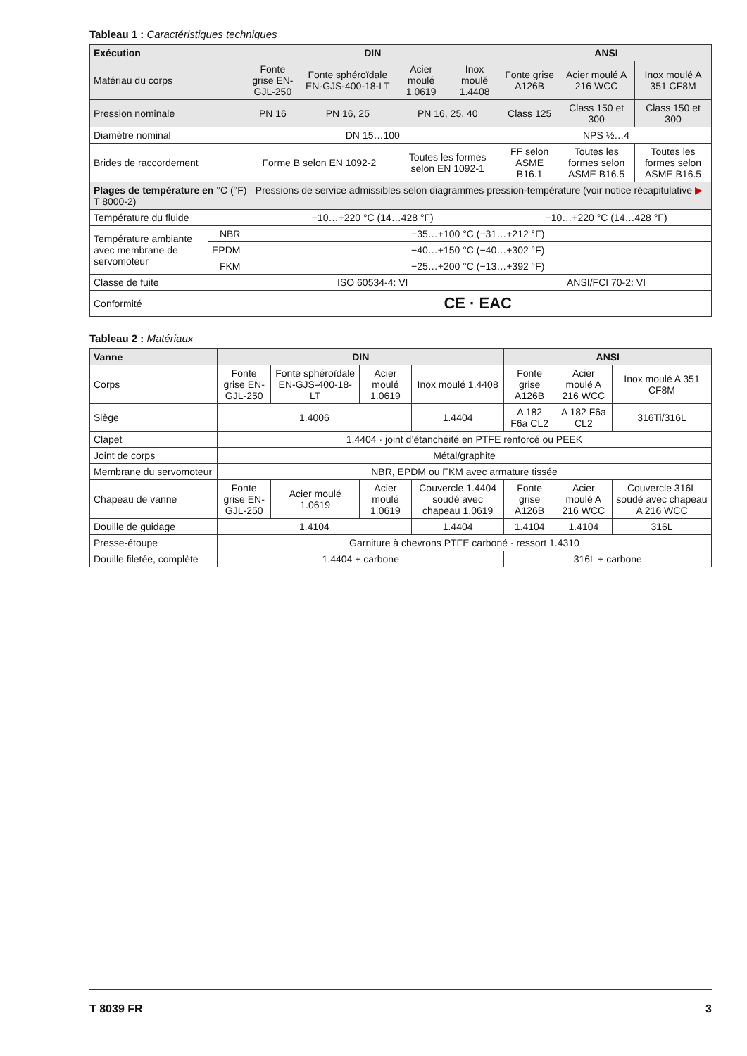Tableau 1 : Caractéristiques techniques
| Exécution | | DIN | | | | ANSI | | |
| --- | --- | --- | --- | --- | --- | --- | --- | --- |
| Matériau du corps | | Fonte grise EN-GJL-250 | Fonte sphéroïdale EN-GJS-400-18-LT | Acier moulé 1.0619 | Inox moulé 1.4408 | Fonte grise A126B | Acier moulé A 216 WCC | Inox moulé A 351 CF8M |
| Pression nominale | | PN 16 | PN 16, 25 | PN 16, 25, 40 | | Class 125 | Class 150 et 300 | Class 150 et 300 |
| Diamètre nominal | | DN 15…100 | | | | NPS ½…4 | | |
| Brides de raccordement | | Forme B selon EN 1092-2 | | Toutes les formes selon EN 1092-1 | | FF selon ASME B16.1 | Toutes les formes selon ASME B16.5 | Toutes les formes selon ASME B16.5 |
| Plages de température en °C (°F) · Pressions de service admissibles selon diagrammes pression-température (voir notice récapitulative ▶ T 8000-2) | | | | | | | | |
| Température du fluide | | −10…+220 °C (14…428 °F) | | | | −10…+220 °C (14…428 °F) | | |
| Température ambiante avec membrane de servomoteur | NBR | −35…+100 °C (−31…+212 °F) | | | | | | |
| | EPDM | −40…+150 °C (−40…+302 °F) | | | | | | |
| | FKM | −25…+200 °C (−13…+392 °F) | | | | | | |
| Classe de fuite | | ISO 60534-4: VI | | | | ANSI/FCI 70-2: VI | | |
| Conformité | | CE · EAC | | | | | | |
Tableau 2 : Matériaux
| Vanne | DIN | | | | ANSI | | |
| --- | --- | --- | --- | --- | --- | --- | --- |
| Corps | Fonte grise EN-GJL-250 | Fonte sphéroïdale EN-GJS-400-18-LT | Acier moulé 1.0619 | Inox moulé 1.4408 | Fonte grise A126B | Acier moulé A 216 WCC | Inox moulé A 351 CF8M |
| Siège | 1.4006 | | | 1.4404 | A 182 F6a CL2 | A 182 F6a CL2 | 316Ti/316L |
| Clapet | 1.4404 · joint d’étanchéité en PTFE renforcé ou PEEK | | | | | | |
| Joint de corps | Métal/graphite | | | | | | |
| Membrane du servomoteur | NBR, EPDM ou FKM avec armature tissée | | | | | | |
| Chapeau de vanne | Fonte grise EN-GJL-250 | Acier moulé 1.0619 | Acier moulé 1.0619 | Couvercle 1.4404 soudé avec chapeau 1.0619 | Fonte grise A126B | Acier moulé A 216 WCC | Couvercle 316L soudé avec chapeau A 216 WCC |
| Douille de guidage | 1.4104 | | | 1.4404 | 1.4104 | 1.4104 | 316L |
| Presse-étoupe | Garniture à chevrons PTFE carboné · ressort 1.4310 | | | | | | |
| Douille filetée, complète | 1.4404 + carbone | | | | 316L + carbone | | |
T 8039 FR 3